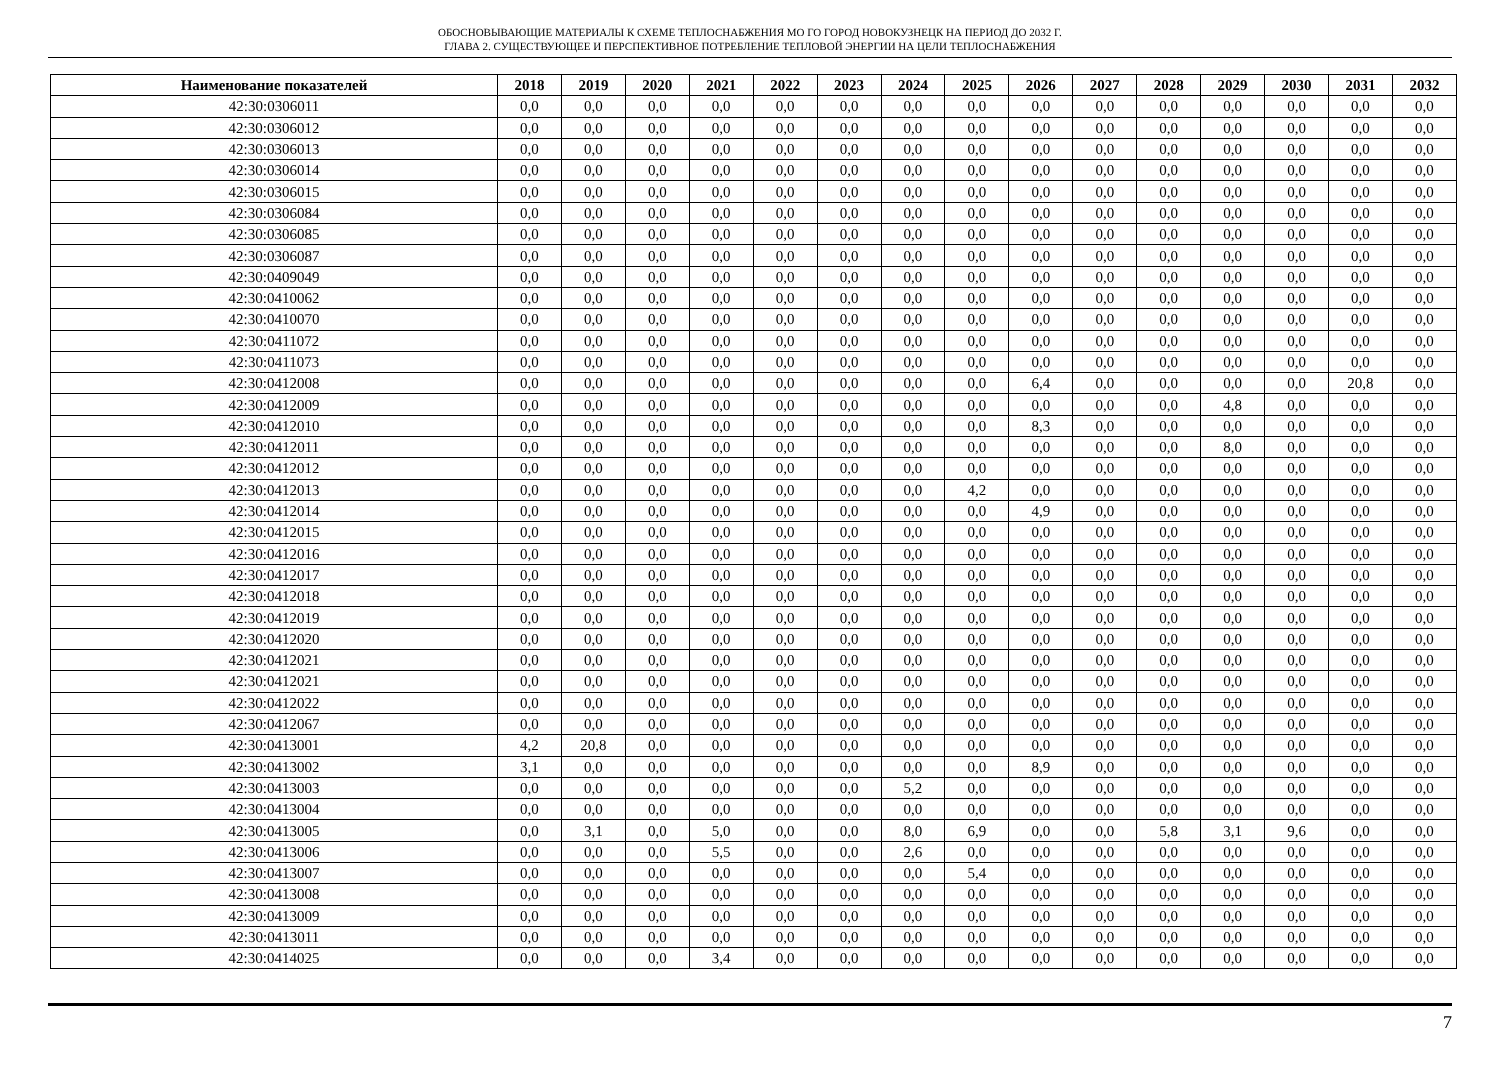ОБОСНОВЫВАЮЩИЕ МАТЕРИАЛЫ К СХЕМЕ ТЕПЛОСНАБЖЕНИЯ МО ГО ГОРОД НОВОКУЗНЕЦК НА ПЕРИОД ДО 2032 Г.
ГЛАВА 2. СУЩЕСТВУЮЩЕЕ И ПЕРСПЕКТИВНОЕ ПОТРЕБЛЕНИЕ ТЕПЛОВОЙ ЭНЕРГИИ НА ЦЕЛИ ТЕПЛОСНАБЖЕНИЯ
| Наименование показателей | 2018 | 2019 | 2020 | 2021 | 2022 | 2023 | 2024 | 2025 | 2026 | 2027 | 2028 | 2029 | 2030 | 2031 | 2032 |
| --- | --- | --- | --- | --- | --- | --- | --- | --- | --- | --- | --- | --- | --- | --- | --- |
| 42:30:0306011 | 0,0 | 0,0 | 0,0 | 0,0 | 0,0 | 0,0 | 0,0 | 0,0 | 0,0 | 0,0 | 0,0 | 0,0 | 0,0 | 0,0 | 0,0 |
| 42:30:0306012 | 0,0 | 0,0 | 0,0 | 0,0 | 0,0 | 0,0 | 0,0 | 0,0 | 0,0 | 0,0 | 0,0 | 0,0 | 0,0 | 0,0 | 0,0 |
| 42:30:0306013 | 0,0 | 0,0 | 0,0 | 0,0 | 0,0 | 0,0 | 0,0 | 0,0 | 0,0 | 0,0 | 0,0 | 0,0 | 0,0 | 0,0 | 0,0 |
| 42:30:0306014 | 0,0 | 0,0 | 0,0 | 0,0 | 0,0 | 0,0 | 0,0 | 0,0 | 0,0 | 0,0 | 0,0 | 0,0 | 0,0 | 0,0 | 0,0 |
| 42:30:0306015 | 0,0 | 0,0 | 0,0 | 0,0 | 0,0 | 0,0 | 0,0 | 0,0 | 0,0 | 0,0 | 0,0 | 0,0 | 0,0 | 0,0 | 0,0 |
| 42:30:0306084 | 0,0 | 0,0 | 0,0 | 0,0 | 0,0 | 0,0 | 0,0 | 0,0 | 0,0 | 0,0 | 0,0 | 0,0 | 0,0 | 0,0 | 0,0 |
| 42:30:0306085 | 0,0 | 0,0 | 0,0 | 0,0 | 0,0 | 0,0 | 0,0 | 0,0 | 0,0 | 0,0 | 0,0 | 0,0 | 0,0 | 0,0 | 0,0 |
| 42:30:0306087 | 0,0 | 0,0 | 0,0 | 0,0 | 0,0 | 0,0 | 0,0 | 0,0 | 0,0 | 0,0 | 0,0 | 0,0 | 0,0 | 0,0 | 0,0 |
| 42:30:0409049 | 0,0 | 0,0 | 0,0 | 0,0 | 0,0 | 0,0 | 0,0 | 0,0 | 0,0 | 0,0 | 0,0 | 0,0 | 0,0 | 0,0 | 0,0 |
| 42:30:0410062 | 0,0 | 0,0 | 0,0 | 0,0 | 0,0 | 0,0 | 0,0 | 0,0 | 0,0 | 0,0 | 0,0 | 0,0 | 0,0 | 0,0 | 0,0 |
| 42:30:0410070 | 0,0 | 0,0 | 0,0 | 0,0 | 0,0 | 0,0 | 0,0 | 0,0 | 0,0 | 0,0 | 0,0 | 0,0 | 0,0 | 0,0 | 0,0 |
| 42:30:0411072 | 0,0 | 0,0 | 0,0 | 0,0 | 0,0 | 0,0 | 0,0 | 0,0 | 0,0 | 0,0 | 0,0 | 0,0 | 0,0 | 0,0 | 0,0 |
| 42:30:0411073 | 0,0 | 0,0 | 0,0 | 0,0 | 0,0 | 0,0 | 0,0 | 0,0 | 0,0 | 0,0 | 0,0 | 0,0 | 0,0 | 0,0 | 0,0 |
| 42:30:0412008 | 0,0 | 0,0 | 0,0 | 0,0 | 0,0 | 0,0 | 0,0 | 0,0 | 6,4 | 0,0 | 0,0 | 0,0 | 0,0 | 20,8 | 0,0 |
| 42:30:0412009 | 0,0 | 0,0 | 0,0 | 0,0 | 0,0 | 0,0 | 0,0 | 0,0 | 0,0 | 0,0 | 0,0 | 4,8 | 0,0 | 0,0 | 0,0 |
| 42:30:0412010 | 0,0 | 0,0 | 0,0 | 0,0 | 0,0 | 0,0 | 0,0 | 0,0 | 8,3 | 0,0 | 0,0 | 0,0 | 0,0 | 0,0 | 0,0 |
| 42:30:0412011 | 0,0 | 0,0 | 0,0 | 0,0 | 0,0 | 0,0 | 0,0 | 0,0 | 0,0 | 0,0 | 0,0 | 8,0 | 0,0 | 0,0 | 0,0 |
| 42:30:0412012 | 0,0 | 0,0 | 0,0 | 0,0 | 0,0 | 0,0 | 0,0 | 0,0 | 0,0 | 0,0 | 0,0 | 0,0 | 0,0 | 0,0 | 0,0 |
| 42:30:0412013 | 0,0 | 0,0 | 0,0 | 0,0 | 0,0 | 0,0 | 0,0 | 4,2 | 0,0 | 0,0 | 0,0 | 0,0 | 0,0 | 0,0 | 0,0 |
| 42:30:0412014 | 0,0 | 0,0 | 0,0 | 0,0 | 0,0 | 0,0 | 0,0 | 0,0 | 4,9 | 0,0 | 0,0 | 0,0 | 0,0 | 0,0 | 0,0 |
| 42:30:0412015 | 0,0 | 0,0 | 0,0 | 0,0 | 0,0 | 0,0 | 0,0 | 0,0 | 0,0 | 0,0 | 0,0 | 0,0 | 0,0 | 0,0 | 0,0 |
| 42:30:0412016 | 0,0 | 0,0 | 0,0 | 0,0 | 0,0 | 0,0 | 0,0 | 0,0 | 0,0 | 0,0 | 0,0 | 0,0 | 0,0 | 0,0 | 0,0 |
| 42:30:0412017 | 0,0 | 0,0 | 0,0 | 0,0 | 0,0 | 0,0 | 0,0 | 0,0 | 0,0 | 0,0 | 0,0 | 0,0 | 0,0 | 0,0 | 0,0 |
| 42:30:0412018 | 0,0 | 0,0 | 0,0 | 0,0 | 0,0 | 0,0 | 0,0 | 0,0 | 0,0 | 0,0 | 0,0 | 0,0 | 0,0 | 0,0 | 0,0 |
| 42:30:0412019 | 0,0 | 0,0 | 0,0 | 0,0 | 0,0 | 0,0 | 0,0 | 0,0 | 0,0 | 0,0 | 0,0 | 0,0 | 0,0 | 0,0 | 0,0 |
| 42:30:0412020 | 0,0 | 0,0 | 0,0 | 0,0 | 0,0 | 0,0 | 0,0 | 0,0 | 0,0 | 0,0 | 0,0 | 0,0 | 0,0 | 0,0 | 0,0 |
| 42:30:0412021 | 0,0 | 0,0 | 0,0 | 0,0 | 0,0 | 0,0 | 0,0 | 0,0 | 0,0 | 0,0 | 0,0 | 0,0 | 0,0 | 0,0 | 0,0 |
| 42:30:0412021 | 0,0 | 0,0 | 0,0 | 0,0 | 0,0 | 0,0 | 0,0 | 0,0 | 0,0 | 0,0 | 0,0 | 0,0 | 0,0 | 0,0 | 0,0 |
| 42:30:0412022 | 0,0 | 0,0 | 0,0 | 0,0 | 0,0 | 0,0 | 0,0 | 0,0 | 0,0 | 0,0 | 0,0 | 0,0 | 0,0 | 0,0 | 0,0 |
| 42:30:0412067 | 0,0 | 0,0 | 0,0 | 0,0 | 0,0 | 0,0 | 0,0 | 0,0 | 0,0 | 0,0 | 0,0 | 0,0 | 0,0 | 0,0 | 0,0 |
| 42:30:0413001 | 4,2 | 20,8 | 0,0 | 0,0 | 0,0 | 0,0 | 0,0 | 0,0 | 0,0 | 0,0 | 0,0 | 0,0 | 0,0 | 0,0 | 0,0 |
| 42:30:0413002 | 3,1 | 0,0 | 0,0 | 0,0 | 0,0 | 0,0 | 0,0 | 0,0 | 8,9 | 0,0 | 0,0 | 0,0 | 0,0 | 0,0 | 0,0 |
| 42:30:0413003 | 0,0 | 0,0 | 0,0 | 0,0 | 0,0 | 0,0 | 5,2 | 0,0 | 0,0 | 0,0 | 0,0 | 0,0 | 0,0 | 0,0 | 0,0 |
| 42:30:0413004 | 0,0 | 0,0 | 0,0 | 0,0 | 0,0 | 0,0 | 0,0 | 0,0 | 0,0 | 0,0 | 0,0 | 0,0 | 0,0 | 0,0 | 0,0 |
| 42:30:0413005 | 0,0 | 3,1 | 0,0 | 5,0 | 0,0 | 0,0 | 8,0 | 6,9 | 0,0 | 0,0 | 5,8 | 3,1 | 9,6 | 0,0 | 0,0 |
| 42:30:0413006 | 0,0 | 0,0 | 0,0 | 5,5 | 0,0 | 0,0 | 2,6 | 0,0 | 0,0 | 0,0 | 0,0 | 0,0 | 0,0 | 0,0 | 0,0 |
| 42:30:0413007 | 0,0 | 0,0 | 0,0 | 0,0 | 0,0 | 0,0 | 0,0 | 5,4 | 0,0 | 0,0 | 0,0 | 0,0 | 0,0 | 0,0 | 0,0 |
| 42:30:0413008 | 0,0 | 0,0 | 0,0 | 0,0 | 0,0 | 0,0 | 0,0 | 0,0 | 0,0 | 0,0 | 0,0 | 0,0 | 0,0 | 0,0 | 0,0 |
| 42:30:0413009 | 0,0 | 0,0 | 0,0 | 0,0 | 0,0 | 0,0 | 0,0 | 0,0 | 0,0 | 0,0 | 0,0 | 0,0 | 0,0 | 0,0 | 0,0 |
| 42:30:0413011 | 0,0 | 0,0 | 0,0 | 0,0 | 0,0 | 0,0 | 0,0 | 0,0 | 0,0 | 0,0 | 0,0 | 0,0 | 0,0 | 0,0 | 0,0 |
| 42:30:0414025 | 0,0 | 0,0 | 0,0 | 3,4 | 0,0 | 0,0 | 0,0 | 0,0 | 0,0 | 0,0 | 0,0 | 0,0 | 0,0 | 0,0 | 0,0 |
7